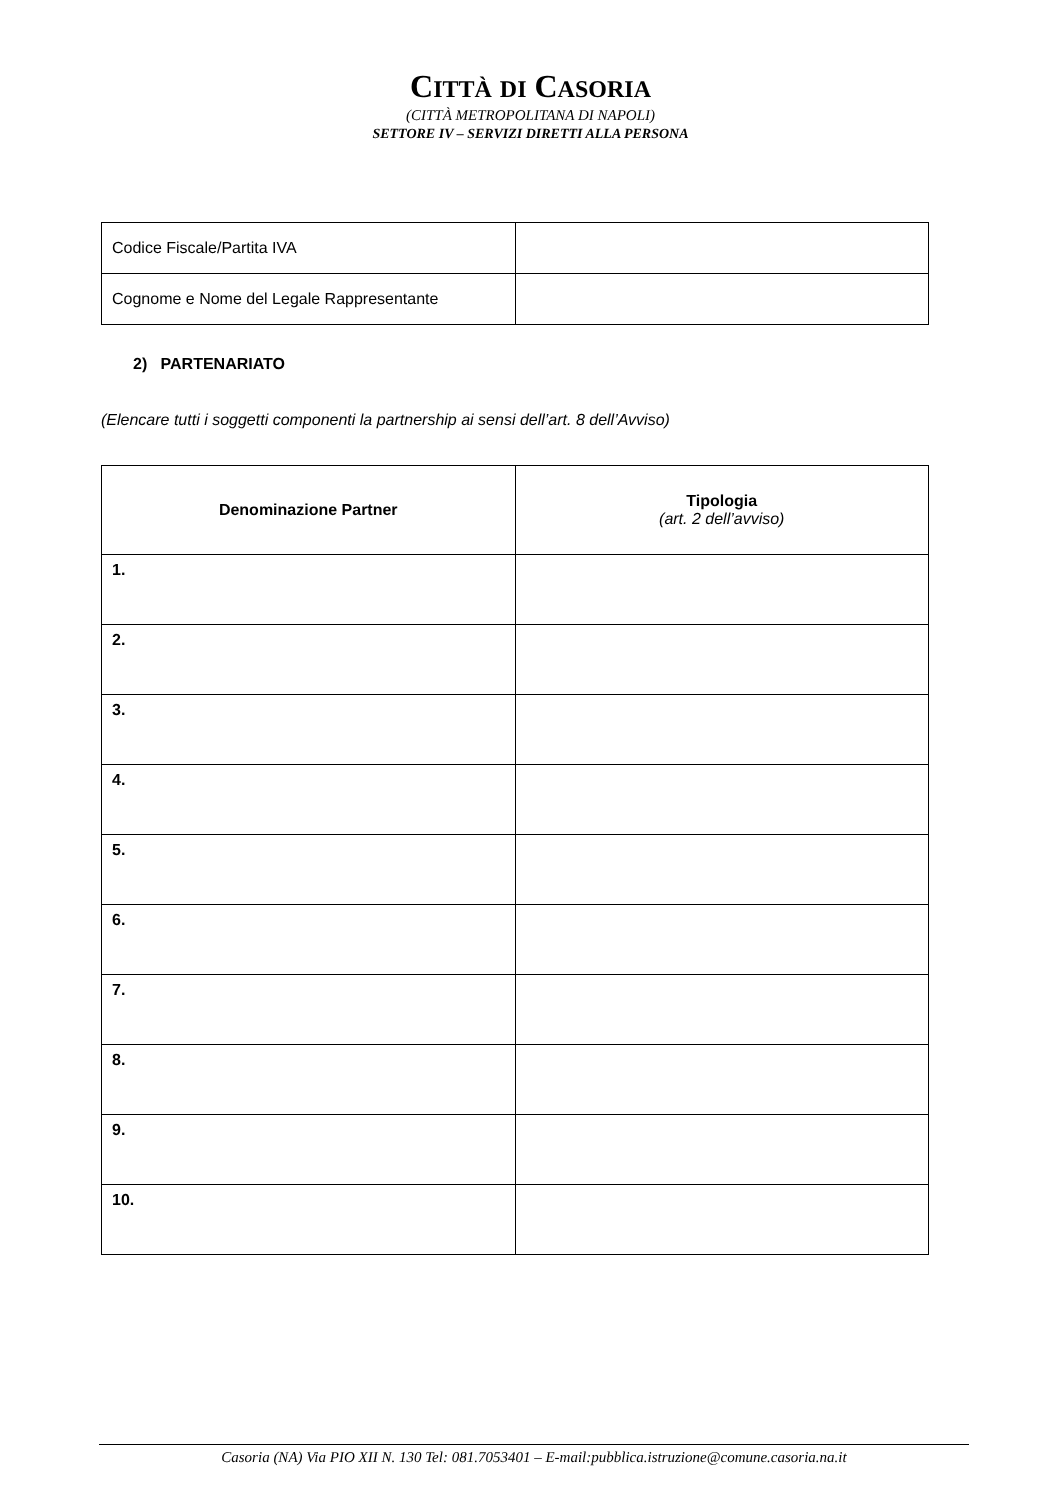CITTÀ DI CASORIA
(CITTÀ METROPOLITANA DI NAPOLI)
SETTORE IV – SERVIZI DIRETTI ALLA PERSONA
| Codice Fiscale/Partita IVA | |
| Cognome e Nome del Legale Rappresentante | |
2) PARTENARIATO
(Elencare tutti i soggetti componenti la partnership ai sensi dell’art. 8 dell’Avviso)
| Denominazione Partner | Tipologia (art. 2 dell’avviso) |
| --- | --- |
| 1. | |
| 2. | |
| 3. | |
| 4. | |
| 5. | |
| 6. | |
| 7. | |
| 8. | |
| 9. | |
| 10. | |
Casoria (NA) Via PIO XII N. 130 Tel: 081.7053401 – E-mail:pubblica.istruzione@comune.casoria.na.it